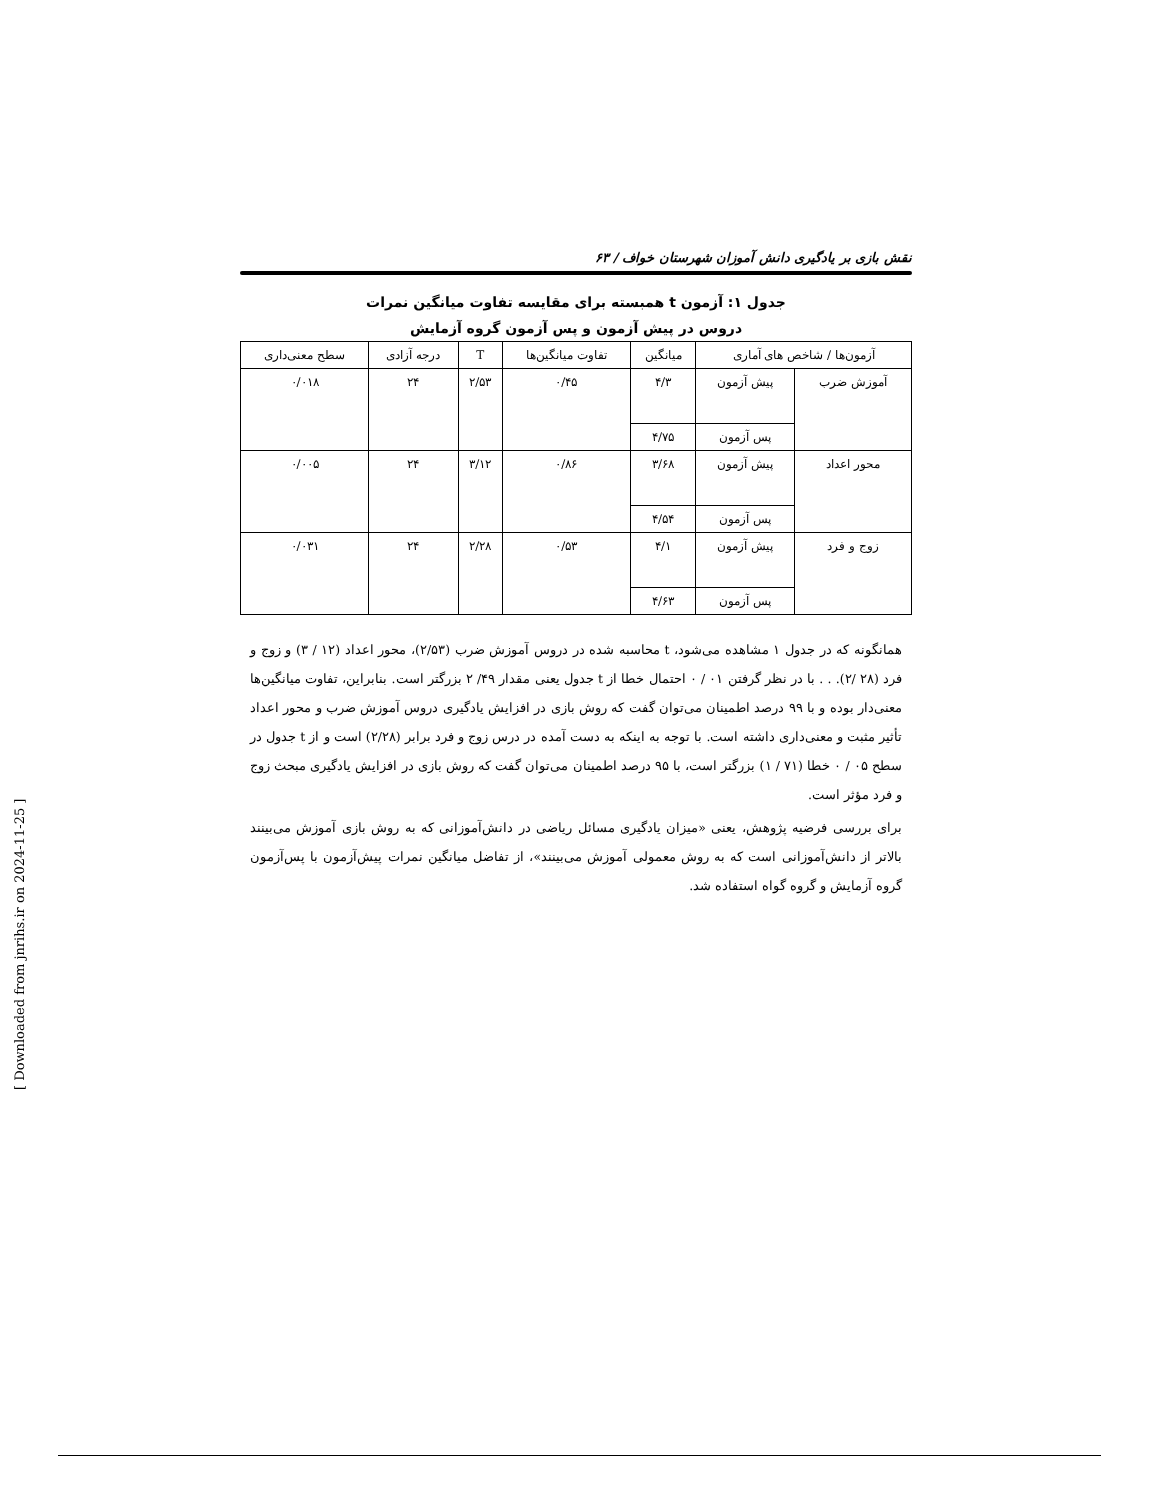نقش بازی بر یادگیری دانش آموزان شهرستان خواف / ۶۳
جدول ۱: آزمون t همبسته برای مقایسه تفاوت میانگین نمرات
دروس در پیش آزمون و پس آزمون گروه آزمایش
| آزمون‌ها / شاخص های آماری | | میانگین | تفاوت میانگین‌ها | T | درجه آزادی | سطح معنی‌داری |
| --- | --- | --- | --- | --- | --- | --- |
| آموزش ضرب | پیش آزمون | ۴/۳ | ۰/۴۵ | ۲/۵۳ | ۲۴ | ۰/۰۱۸ |
| | پس آزمون | ۴/۷۵ | | | | |
| محور اعداد | پیش آزمون | ۳/۶۸ | ۰/۸۶ | ۳/۱۲ | ۲۴ | ۰/۰۰۵ |
| | پس آزمون | ۴/۵۴ | | | | |
| زوج و فرد | پیش آزمون | ۴/۱ | ۰/۵۳ | ۲/۲۸ | ۲۴ | ۰/۰۳۱ |
| | پس آزمون | ۴/۶۳ | | | | |
همانگونه که در جدول ۱ مشاهده می‌شود، t محاسبه شده در دروس آموزش ضرب (۲/۵۳)، محور اعداد (۱۲ / ۳) و زوج و فرد (۲۸ /۲). . . با در نظر گرفتن ۰۱ / ۰ احتمال خطا از t جدول یعنی مقدار ۴۹/ ۲ بزرگتر است. بنابراین، تفاوت میانگین‌ها معنی‌دار بوده و با ۹۹ درصد اطمینان می‌توان گفت که روش بازی در افزایش یادگیری دروس آموزش ضرب و محور اعداد تأثیر مثبت و معنی‌داری داشته است. با توجه به اینکه به دست آمده در درس زوج و فرد برابر (۲/۲۸) است و از t جدول در سطح ۰۵ / ۰ خطا (۷۱ / ۱) بزرگتر است، با ۹۵ درصد اطمینان می‌توان گفت که روش بازی در افزایش یادگیری مبحث زوج و فرد مؤثر است.
برای بررسی فرضیه پژوهش، یعنی «میزان یادگیری مسائل ریاضی در دانش‌آموزانی که به روش بازی آموزش می‌بینند بالاتر از دانش‌آموزانی است که به روش معمولی آموزش می‌بینند»، از تفاضل میانگین نمرات پیش‌آزمون با پس‌آزمون گروه آزمایش و گروه گواه استفاده شد.
[ Downloaded from jnrihs.ir on 2024-11-25 ]